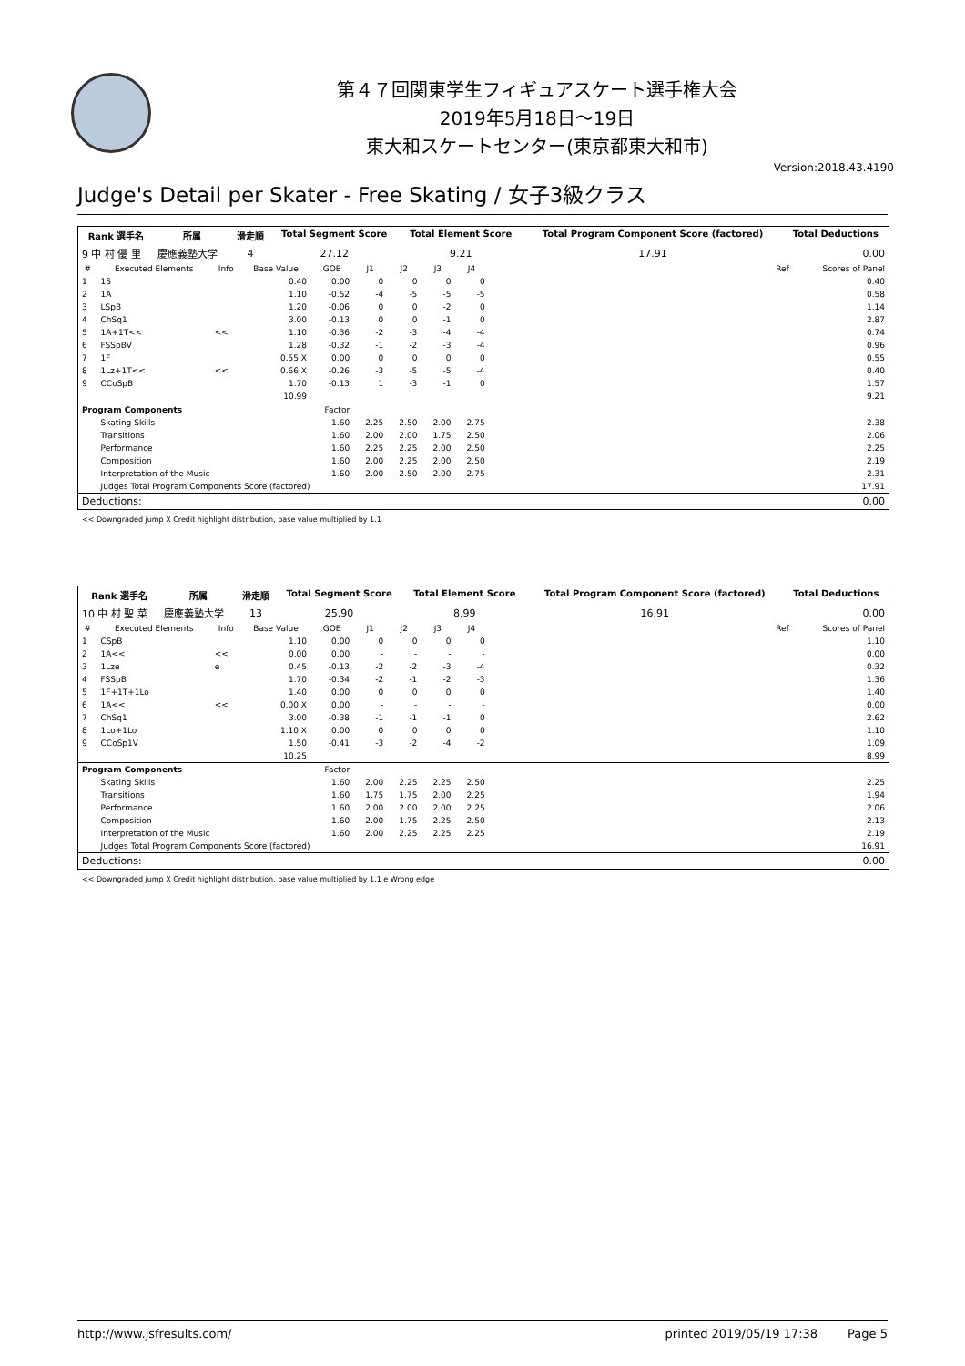第４７回関東学生フィギュアスケート選手権大会
2019年5月18日～19日
東大和スケートセンター(東京都東大和市)
Version:2018.43.4190
Judge's Detail per Skater - Free Skating / 女子3級クラス
| Rank 選手名 | 所属 | 滑走順 | Total Segment Score | Total Element Score | Total Program Component Score (factored) | Total Deductions |
| --- | --- | --- | --- | --- | --- | --- |
| 9 中 村 優 里 | 慶應義塾大学 | 4 | 27.12 | 9.21 | 17.91 | 0.00 |
| # | Executed Elements | Info | Base Value | GOE | J1 | J2 | J3 | J4 | | Ref | Scores of Panel |
| --- | --- | --- | --- | --- | --- | --- | --- | --- | --- | --- | --- |
| 1 | 1S | | 0.40 | 0.00 | 0 | 0 | 0 | 0 | | | 0.40 |
| 2 | 1A | | 1.10 | -0.52 | -4 | -5 | -5 | -5 | | | 0.58 |
| 3 | LSpB | | 1.20 | -0.06 | 0 | 0 | -2 | 0 | | | 1.14 |
| 4 | ChSq1 | | 3.00 | -0.13 | 0 | 0 | -1 | 0 | | | 2.87 |
| 5 | 1A+1T<< | << | 1.10 | -0.36 | -2 | -3 | -4 | -4 | | | 0.74 |
| 6 | FSSpBV | | 1.28 | -0.32 | -1 | -2 | -3 | -4 | | | 0.96 |
| 7 | 1F | | 0.55 X | 0.00 | 0 | 0 | 0 | 0 | | | 0.55 |
| 8 | 1Lz+1T<< | << | 0.66 X | -0.26 | -3 | -5 | -5 | -4 | | | 0.40 |
| 9 | CCoSpB | | 1.70 | -0.13 | 1 | -3 | -1 | 0 | | | 1.57 |
| | | | 10.99 | | | | | | | | 9.21 |
| Program Components | | | | Factor | | | | | | | |
| | Skating Skills | | | 1.60 | 2.25 | 2.50 | 2.00 | 2.75 | | | 2.38 |
| | Transitions | | | 1.60 | 2.00 | 2.00 | 1.75 | 2.50 | | | 2.06 |
| | Performance | | | 1.60 | 2.25 | 2.25 | 2.00 | 2.50 | | | 2.25 |
| | Composition | | | 1.60 | 2.00 | 2.25 | 2.00 | 2.50 | | | 2.19 |
| | Interpretation of the Music | | | 1.60 | 2.00 | 2.50 | 2.00 | 2.75 | | | 2.31 |
| | Judges Total Program Components Score (factored) | | | | | | | | | | 17.91 |
| Deductions: | | | | | | | | | | | 0.00 |
<< Downgraded jump X Credit highlight distribution, base value multiplied by 1.1
| Rank 選手名 | 所属 | 滑走順 | Total Segment Score | Total Element Score | Total Program Component Score (factored) | Total Deductions |
| --- | --- | --- | --- | --- | --- | --- |
| 10 中 村 聖 菜 | 慶應義塾大学 | 13 | 25.90 | 8.99 | 16.91 | 0.00 |
| # | Executed Elements | Info | Base Value | GOE | J1 | J2 | J3 | J4 | | Ref | Scores of Panel |
| --- | --- | --- | --- | --- | --- | --- | --- | --- | --- | --- | --- |
| 1 | CSpB | | 1.10 | 0.00 | 0 | 0 | 0 | 0 | | | 1.10 |
| 2 | 1A<< | << | 0.00 | 0.00 | - | - | - | - | | | 0.00 |
| 3 | 1Lze | e | 0.45 | -0.13 | -2 | -2 | -3 | -4 | | | 0.32 |
| 4 | FSSpB | | 1.70 | -0.34 | -2 | -1 | -2 | -3 | | | 1.36 |
| 5 | 1F+1T+1Lo | | 1.40 | 0.00 | 0 | 0 | 0 | 0 | | | 1.40 |
| 6 | 1A<< | << | 0.00 X | 0.00 | - | - | - | - | | | 0.00 |
| 7 | ChSq1 | | 3.00 | -0.38 | -1 | -1 | -1 | 0 | | | 2.62 |
| 8 | 1Lo+1Lo | | 1.10 X | 0.00 | 0 | 0 | 0 | 0 | | | 1.10 |
| 9 | CCoSp1V | | 1.50 | -0.41 | -3 | -2 | -4 | -2 | | | 1.09 |
| | | | 10.25 | | | | | | | | 8.99 |
| Program Components | | | | Factor | | | | | | | |
| | Skating Skills | | | 1.60 | 2.00 | 2.25 | 2.25 | 2.50 | | | 2.25 |
| | Transitions | | | 1.60 | 1.75 | 1.75 | 2.00 | 2.25 | | | 1.94 |
| | Performance | | | 1.60 | 2.00 | 2.00 | 2.00 | 2.25 | | | 2.06 |
| | Composition | | | 1.60 | 2.00 | 1.75 | 2.25 | 2.50 | | | 2.13 |
| | Interpretation of the Music | | | 1.60 | 2.00 | 2.25 | 2.25 | 2.25 | | | 2.19 |
| | Judges Total Program Components Score (factored) | | | | | | | | | | 16.91 |
| Deductions: | | | | | | | | | | | 0.00 |
<< Downgraded jump X Credit highlight distribution, base value multiplied by 1.1 e Wrong edge
http://www.jsfresults.com/ printed 2019/05/19 17:38 Page 5